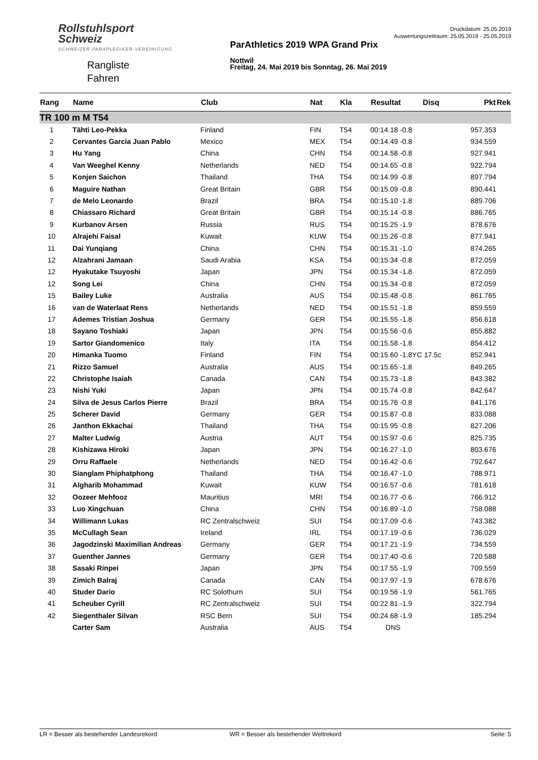Rollstuhlsport
Schweiz
SCHWEIZER PARAPLEGIKER-VEREINIGUNG
Rangliste
Fahren
ParAthletics 2019 WPA Grand Prix
Nottwil
Freitag, 24. Mai 2019 bis Sonntag, 26. Mai 2019
Druckdatum: 25.05.2019
Auswertungszeitraum: 25.05.2019 - 25.05.2019
| Rang | Name | Club | Nat | Kla | Resultat | Disq | Pkt | Rek |
| --- | --- | --- | --- | --- | --- | --- | --- | --- |
| TR 100 m M T54 | | | | | | | | |
| 1 | Tähti Leo-Pekka | Finland | FIN | T54 | 00:14.18 -0.8 | | 957.353 | |
| 2 | Cervantes Garcia Juan Pablo | Mexico | MEX | T54 | 00:14.49 -0.8 | | 934.559 | |
| 3 | Hu Yang | China | CHN | T54 | 00:14.58 -0.8 | | 927.941 | |
| 4 | Van Weeghel Kenny | Netherlands | NED | T54 | 00:14.65 -0.8 | | 922.794 | |
| 5 | Konjen Saichon | Thailand | THA | T54 | 00:14.99 -0.8 | | 897.794 | |
| 6 | Maguire Nathan | Great Britain | GBR | T54 | 00:15.09 -0.8 | | 890.441 | |
| 7 | de Melo Leonardo | Brazil | BRA | T54 | 00:15.10 -1.8 | | 889.706 | |
| 8 | Chiassaro Richard | Great Britain | GBR | T54 | 00:15.14 -0.8 | | 886.765 | |
| 9 | Kurbanov Arsen | Russia | RUS | T54 | 00:15.25 -1.9 | | 878.676 | |
| 10 | Alrajehi Faisal | Kuwait | KUW | T54 | 00:15.26 -0.8 | | 877.941 | |
| 11 | Dai Yunqiang | China | CHN | T54 | 00:15.31 -1.0 | | 874.265 | |
| 12 | Alzahrani Jamaan | Saudi Arabia | KSA | T54 | 00:15.34 -0.8 | | 872.059 | |
| 12 | Hyakutake Tsuyoshi | Japan | JPN | T54 | 00:15.34 -1.8 | | 872.059 | |
| 12 | Song Lei | China | CHN | T54 | 00:15.34 -0.8 | | 872.059 | |
| 15 | Bailey Luke | Australia | AUS | T54 | 00:15.48 -0.8 | | 861.765 | |
| 16 | van de Waterlaat Rens | Netherlands | NED | T54 | 00:15.51 -1.8 | | 859.559 | |
| 17 | Ademes Tristian Joshua | Germany | GER | T54 | 00:15.55 -1.8 | | 856.618 | |
| 18 | Sayano Toshiaki | Japan | JPN | T54 | 00:15.56 -0.6 | | 855.882 | |
| 19 | Sartor Giandomenico | Italy | ITA | T54 | 00:15.58 -1.8 | | 854.412 | |
| 20 | Himanka Tuomo | Finland | FIN | T54 | 00:15.60 -1.8YC 17.5c | | 852.941 | |
| 21 | Rizzo Samuel | Australia | AUS | T54 | 00:15.65 -1.8 | | 849.265 | |
| 22 | Christophe Isaiah | Canada | CAN | T54 | 00:15.73 -1.8 | | 843.382 | |
| 23 | Nishi Yuki | Japan | JPN | T54 | 00:15.74 -0.8 | | 842.647 | |
| 24 | Silva de Jesus Carlos Pierre | Brazil | BRA | T54 | 00:15.76 -0.8 | | 841.176 | |
| 25 | Scherer David | Germany | GER | T54 | 00:15.87 -0.8 | | 833.088 | |
| 26 | Janthon Ekkachai | Thailand | THA | T54 | 00:15.95 -0.8 | | 827.206 | |
| 27 | Malter Ludwig | Austria | AUT | T54 | 00:15.97 -0.6 | | 825.735 | |
| 28 | Kishizawa Hiroki | Japan | JPN | T54 | 00:16.27 -1.0 | | 803.676 | |
| 29 | Orru Raffaele | Netherlands | NED | T54 | 00:16.42 -0.6 | | 792.647 | |
| 30 | Sianglam Phiphatphong | Thailand | THA | T54 | 00:16.47 -1.0 | | 788.971 | |
| 31 | Algharib Mohammad | Kuwait | KUW | T54 | 00:16.57 -0.6 | | 781.618 | |
| 32 | Oozeer Mehfooz | Mauritius | MRI | T54 | 00:16.77 -0.6 | | 766.912 | |
| 33 | Luo Xingchuan | China | CHN | T54 | 00:16.89 -1.0 | | 758.088 | |
| 34 | Willimann Lukas | RC Zentralschweiz | SUI | T54 | 00:17.09 -0.6 | | 743.382 | |
| 35 | McCullagh Sean | Ireland | IRL | T54 | 00:17.19 -0.6 | | 736.029 | |
| 36 | Jagodzinski Maximilian Andreas | Germany | GER | T54 | 00:17.21 -1.9 | | 734.559 | |
| 37 | Guenther Jannes | Germany | GER | T54 | 00:17.40 -0.6 | | 720.588 | |
| 38 | Sasaki Rinpei | Japan | JPN | T54 | 00:17.55 -1.9 | | 709.559 | |
| 39 | Zimich Balraj | Canada | CAN | T54 | 00:17.97 -1.9 | | 678.676 | |
| 40 | Studer Dario | RC Solothurn | SUI | T54 | 00:19.56 -1.9 | | 561.765 | |
| 41 | Scheuber Cyrill | RC Zentralschweiz | SUI | T54 | 00:22.81 -1.9 | | 322.794 | |
| 42 | Siegenthaler Silvan | RSC Bern | SUI | T54 | 00:24.68 -1.9 | | 185.294 | |
| | Carter Sam | Australia | AUS | T54 | DNS | | | |
LR = Besser als bestehender Landesrekord WR = Besser als bestehender Weltrekord Seite: 5